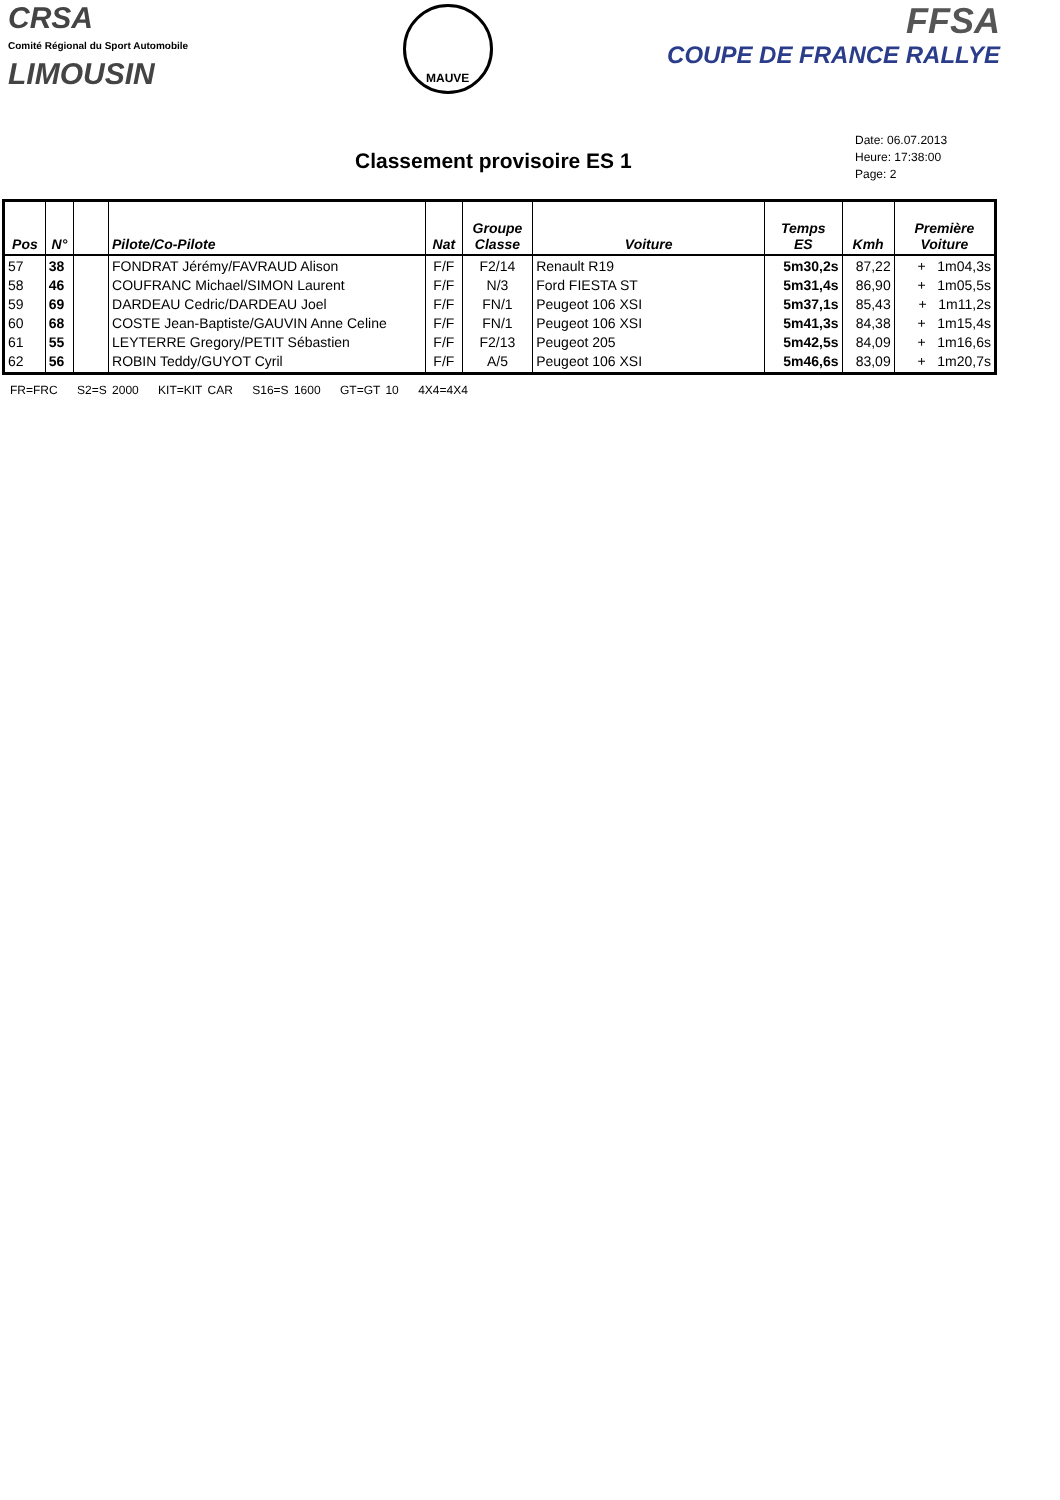CRSA
Comité Régional du Sport Automobile
LIMOUSIN
MAUVE
FFSA
COUPE DE FRANCE RALLYE
Classement provisoire ES 1
Date: 06.07.2013
Heure: 17:38:00
Page: 2
| Pos | N° | | Pilote/Co-Pilote | Nat | Groupe Classe | Voiture | Temps ES | Kmh | Première Voiture |
| --- | --- | --- | --- | --- | --- | --- | --- | --- | --- |
| 57 58 59 60 61 62 | 38 46 69 68 55 56 | | FONDRAT Jérémy/FAVRAUD Alison COUFRANC Michael/SIMON Laurent DARDEAU Cedric/DARDEAU Joel COSTE Jean-Baptiste/GAUVIN Anne Celine LEYTERRE Gregory/PETIT Sébastien ROBIN Teddy/GUYOT Cyril | F/F F/F F/F F/F F/F F/F | F2/14 N/3 FN/1 FN/1 F2/13 A/5 | Renault R19 Ford FIESTA ST Peugeot 106 XSI Peugeot 106 XSI Peugeot 205 Peugeot 106 XSI | 5m30,2s 5m31,4s 5m37,1s 5m41,3s 5m42,5s 5m46,6s | 87,22 86,90 85,43 84,38 84,09 83,09 | + 1m04,3s + 1m05,5s + 1m11,2s + 1m15,4s + 1m16,6s + 1m20,7s |
FR=FRC S2=S 2000 KIT=KIT CAR S16=S 1600 GT=GT 10 4X4=4X4